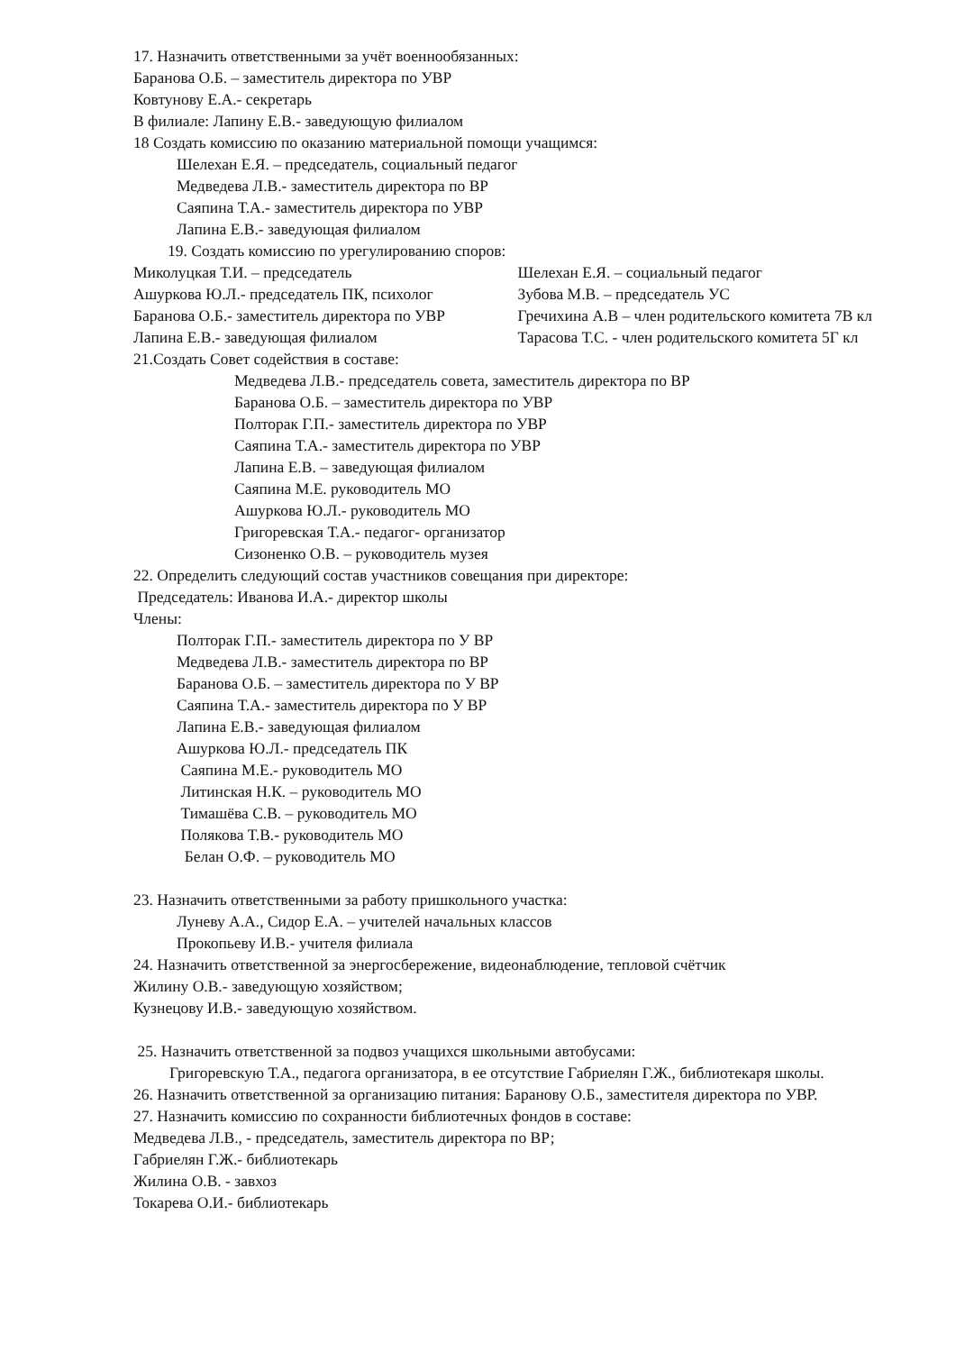17. Назначить ответственными за учёт военнообязанных:
Баранова О.Б. – заместитель директора по УВР
Ковтунову Е.А.- секретарь
В филиале: Лапину Е.В.- заведующую филиалом
18 Создать комиссию по оказанию материальной помощи учащимся:
Шелехан Е.Я. – председатель, социальный педагог
Медведева Л.В.- заместитель директора по ВР
Саяпина Т.А.- заместитель директора по УВР
Лапина Е.В.- заведующая филиалом
19. Создать комиссию по урегулированию споров:
Миколуцкая Т.И. – председатель
Ашуркова Ю.Л.- председатель ПК, психолог
Баранова О.Б.- заместитель директора по УВР
Лапина Е.В.- заведующая филиалом
Шелехан Е.Я. – социальный педагог
Зубова М.В. – председатель УС
Гречихина А.В – член родительского комитета 7В кл
Тарасова Т.С. - член родительского комитета 5Г кл
21.Создать Совет содействия в составе:
Медведева Л.В.- председатель совета, заместитель директора по ВР
Баранова О.Б. – заместитель директора по УВР
Полторак Г.П.- заместитель директора по УВР
Саяпина Т.А.- заместитель директора по УВР
Лапина Е.В. – заведующая филиалом
Саяпина М.Е. руководитель МО
Ашуркова Ю.Л.- руководитель МО
Григоревская Т.А.- педагог- организатор
Сизоненко О.В. – руководитель музея
22. Определить следующий состав участников совещания при директоре:
Председатель: Иванова И.А.- директор школы
Члены:
Полторак Г.П.- заместитель директора по У ВР
Медведева Л.В.- заместитель директора по ВР
Баранова О.Б. – заместитель директора по У ВР
Саяпина Т.А.- заместитель директора по У ВР
Лапина Е.В.- заведующая филиалом
Ашуркова Ю.Л.- председатель ПК
Саяпина М.Е.- руководитель МО
Литинская Н.К. – руководитель МО
Тимашёва С.В. – руководитель МО
Полякова Т.В.- руководитель МО
Белан О.Ф. – руководитель МО
23. Назначить ответственными за работу пришкольного участка:
Луневу А.А., Сидор Е.А. – учителей начальных классов
Прокопьеву И.В.- учителя филиала
24. Назначить ответственной за энергосбережение, видеонаблюдение, тепловой счётчик
Жилину О.В.- заведующую хозяйством;
Кузнецову И.В.- заведующую хозяйством.
25. Назначить ответственной за подвоз учащихся школьными автобусами:
Григоревскую Т.А., педагога организатора, в ее отсутствие Габриелян Г.Ж., библиотекаря школы.
26. Назначить ответственной за организацию питания: Баранову О.Б., заместителя директора по УВР.
27. Назначить комиссию по сохранности библиотечных фондов в составе:
Медведева Л.В., - председатель, заместитель директора по ВР;
Габриелян Г.Ж.- библиотекарь
Жилина О.В. - завхоз
Токарева О.И.- библиотекарь